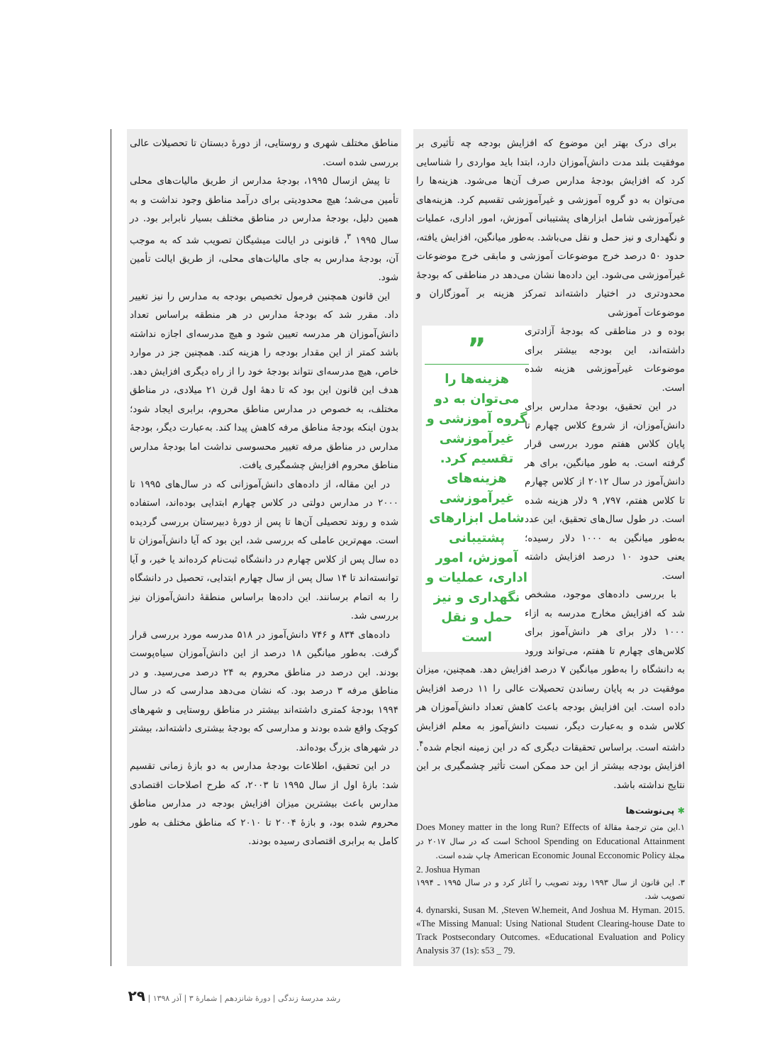مناطق مختلف شهری و روستایی، از دورهٔ دبستان تا تحصیلات عالی بررسی شده است.
تا پیش ازسال ۱۹۹۵، بودجهٔ مدارس از طریق مالیات‌های محلی تأمین می‌شد؛ هیچ محدودیتی برای درآمد مناطق وجود نداشت و به همین دلیل، بودجهٔ مدارس در مناطق مختلف بسیار نابرابر بود. در سال ۱۹۹۵ <sup>۳</sup>، قانونی در ایالت میشیگان تصویب شد که به موجب آن، بودجهٔ مدارس به جای مالیات‌های محلی، از طریق ایالت تأمین شود.
این قانون همچنین فرمول تخصیص بودجه به مدارس را نیز تغییر داد. مقرر شد که بودجهٔ مدارس در هر منطقه براساس تعداد دانش‌آموزان هر مدرسه تعیین شود و هیچ مدرسه‌ای اجازه نداشته باشد کمتر از این مقدار بودجه را هزینه کند. همچنین جز در موارد خاص، هیچ مدرسه‌ای نتواند بودجهٔ خود را از راه دیگری افزایش دهد. هدف این قانون این بود که تا دههٔ اول قرن ۲۱ میلادی، در مناطق مختلف، به خصوص در مدارس مناطق محروم، برابری ایجاد شود؛ بدون اینکه بودجهٔ مناطق مرفه کاهش پیدا کند. به‌عبارت دیگر، بودجهٔ مدارس در مناطق مرفه تغییر محسوسی نداشت اما بودجهٔ مدارس مناطق محروم افزایش چشمگیری یافت.
در این مقاله، از داده‌های دانش‌آموزانی که در سال‌های ۱۹۹۵ تا ۲۰۰۰ در مدارس دولتی در کلاس چهارم ابتدایی بوده‌اند، استفاده شده و روند تحصیلی آن‌ها تا پس از دورهٔ دبیرستان بررسی گردیده است. مهم‌ترین عاملی که بررسی شد، این بود که آیا دانش‌آموزان تا ده سال پس از کلاس چهارم در دانشگاه ثبت‌نام کرده‌اند یا خیر، و آیا توانسته‌اند تا ۱۴ سال پس از سال چهارم ابتدایی، تحصیل در دانشگاه را به اتمام برسانند. این داده‌ها براساس منطقهٔ دانش‌آموزان نیز بررسی شد.
داده‌های ۸۳۴ و ۷۴۶ دانش‌آموز در ۵۱۸ مدرسه مورد بررسی قرار گرفت. به‌طور میانگین ۱۸ درصد از این دانش‌آموزان سیاه‌پوست بودند. این درصد در مناطق محروم به ۲۴ درصد می‌رسید. و در مناطق مرفه ۳ درصد بود. که نشان می‌دهد مدارسی که در سال ۱۹۹۴ بودجهٔ کمتری داشته‌اند بیشتر در مناطق روستایی و شهرهای کوچک واقع شده بودند و مدارسی که بودجهٔ بیشتری داشته‌اند، بیشتر در شهرهای بزرگ بوده‌اند.
در این تحقیق، اطلاعات بودجهٔ مدارس به دو بازهٔ زمانی تقسیم شد: بازهٔ اول از سال ۱۹۹۵ تا ۲۰۰۳، که طرح اصلاحات اقتصادی مدارس باعث بیشترین میزان افزایش بودجه در مدارس مناطق محروم شده بود، و بازهٔ ۲۰۰۴ تا ۲۰۱۰ که مناطق مختلف به طور کامل به برابری اقتصادی رسیده بودند.
برای درک بهتر این موضوع که افزایش بودجه چه تأثیری بر موفقیت بلند مدت دانش‌آموزان دارد، ابتدا باید مواردی را شناسایی کرد که افزایش بودجهٔ مدارس صرف آن‌ها می‌شود. هزینه‌ها را می‌توان به دو گروه آموزشی و غیرآموزشی تقسیم کرد. هزینه‌های غیرآموزشی شامل ابزارهای پشتیبانی آموزش، امور اداری، عملیات و نگهداری و نیز حمل و نقل می‌باشد. به‌طور میانگین، افزایش یافته، حدود ۵۰ درصد خرج موضوعات آموزشی و مابقی خرج موضوعات غیرآموزشی می‌شود. این داده‌ها نشان می‌دهد در مناطقی که بودجهٔ محدودتری در اختیار داشته‌اند تمرکز هزینه بر آموزگاران و موضوعات آموزشی
”
هزینه‌ها را می‌توان به دو گروه آموزشی و غیرآموزشی تقسیم کرد. هزینه‌های غیرآموزشی شامل ابزارهای پشتیبانی آموزش، امور اداری، عملیات و نگهداری و نیز حمل و نقل است
بوده و در مناطقی که بودجهٔ آزادتری داشته‌اند، این بودجه بیشتر برای موضوعات غیرآموزشی هزینه شده است.
در این تحقیق، بودجهٔ مدارس برای دانش‌آموزان، از شروع کلاس چهارم تا پایان کلاس هفتم مورد بررسی قرار گرفته است. به طور میانگین، برای هر دانش‌آموز در سال ۲۰۱۲ از کلاس چهارم تا کلاس هفتم، ۷۹۷, ۹ دلار هزینه شده است. در طول سال‌های تحقیق، این عدد به‌طور میانگین به ۱۰۰۰ دلار رسیده؛ یعنی حدود ۱۰ درصد افزایش داشته است.
با بررسی داده‌های موجود، مشخص شد که افزایش مخارج مدرسه به ازاء ۱۰۰۰ دلار برای هر دانش‌آموز برای کلاس‌های چهارم تا هفتم، می‌تواند ورود به دانشگاه را به‌طور میانگین ۷ درصد افزایش دهد. همچنین، میزان موفقیت در به پایان رساندن تحصیلات عالی را ۱۱ درصد افزایش داده است. این افزایش بودجه باعث کاهش تعداد دانش‌آموزان هر کلاس شده و به‌عبارت دیگر، نسبت دانش‌آموز به معلم افزایش داشته است. براساس تحقیقات دیگری که در این زمینه انجام شده<sup>۴</sup>. افزایش بودجه بیشتر از این حد ممکن است تأثیر چشمگیری بر این نتایج نداشته باشد.
✱ پی‌نوشت‌ها
۱.این متن ترجمهٔ مقالهٔ Does Money matter in the long Run? Effects of School Spending on Educational Attainment است که در سال ۲۰۱۷ در مجلهٔ American Economic Jounal Ecconomic Policy چاپ شده است.
2. Joshua Hyman
۳. این قانون از سال ۱۹۹۳ روند تصویب را آغاز کرد و در سال ۱۹۹۵ ـ ۱۹۹۴ تصویب شد.
4. dynarski, Susan M. ,Steven W.hemeit, And Joshua M. Hyman. 2015. «The Missing Manual: Using National Student Clearing-house Date to Track Postsecondary Outcomes. «Educational Evaluation and Policy Analysis 37 (1s): s53 _ 79.
رشد مدرسهٔ زندگی | دورهٔ شانزدهم | شمارهٔ ۳ | آذر ۱۳۹۸ | ۲۹